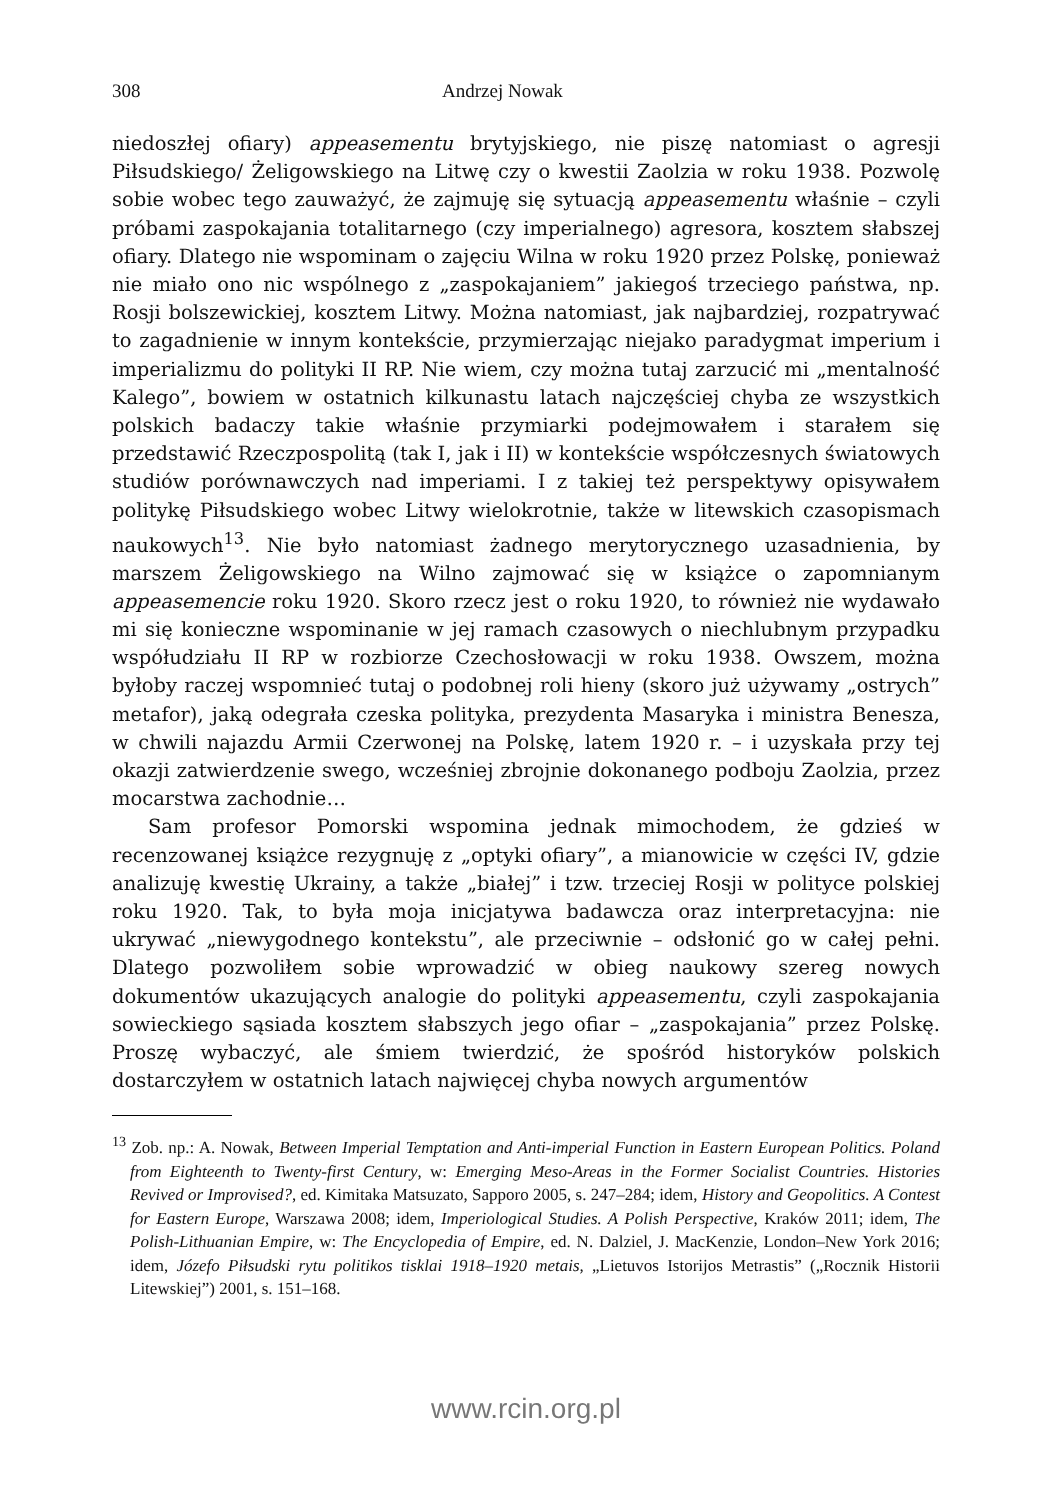308 Andrzej Nowak
niedoszłej ofiary) appeasementu brytyjskiego, nie piszę natomiast o agresji Piłsudskiego/ Żeligowskiego na Litwę czy o kwestii Zaolzia w roku 1938. Pozwolę sobie wobec tego zauważyć, że zajmuję się sytuacją appeasementu właśnie – czyli próbami zaspokajania totalitarnego (czy imperialnego) agresora, kosztem słabszej ofiary. Dlatego nie wspominam o zajęciu Wilna w roku 1920 przez Polskę, ponieważ nie miało ono nic wspólnego z „zaspokajaniem” jakiegoś trzeciego państwa, np. Rosji bolszewickiej, kosztem Litwy. Można natomiast, jak najbardziej, rozpatrywać to zagadnienie w innym kontekście, przymierzając niejako paradygmat imperium i imperializmu do polityki II RP. Nie wiem, czy można tutaj zarzucić mi „mentalność Kalego”, bowiem w ostatnich kilkunastu latach najczęściej chyba ze wszystkich polskich badaczy takie właśnie przymiarki podejmowałem i starałem się przedstawić Rzeczpospolitą (tak I, jak i II) w kontekście współczesnych światowych studiów porównawczych nad imperiami. I z takiej też perspektywy opisywałem politykę Piłsudskiego wobec Litwy wielokrotnie, także w litewskich czasopismach naukowych<sup>13</sup>. Nie było natomiast żadnego merytorycznego uzasadnienia, by marszem Żeligowskiego na Wilno zajmować się w książce o zapomnianym appeasemencie roku 1920. Skoro rzecz jest o roku 1920, to również nie wydawało mi się konieczne wspominanie w jej ramach czasowych o niechlubnym przypadku współudziału II RP w rozbiorze Czechosłowacji w roku 1938. Owszem, można byłoby raczej wspomnieć tutaj o podobnej roli hieny (skoro już używamy „ostrych” metafor), jaką odegrała czeska polityka, prezydenta Masaryka i ministra Benesza, w chwili najazdu Armii Czerwonej na Polskę, latem 1920 r. – i uzyskała przy tej okazji zatwierdzenie swego, wcześniej zbrojnie dokonanego podboju Zaolzia, przez mocarstwa zachodnie…
Sam profesor Pomorski wspomina jednak mimochodem, że gdzieś w recenzowanej książce rezygnuję z „optyki ofiary”, a mianowicie w części IV, gdzie analizuję kwestię Ukrainy, a także „białej” i tzw. trzeciej Rosji w polityce polskiej roku 1920. Tak, to była moja inicjatywa badawcza oraz interpretacyjna: nie ukrywać „niewygodnego kontekstu”, ale przeciwnie – odsłonić go w całej pełni. Dlatego pozwoliłem sobie wprowadzić w obieg naukowy szereg nowych dokumentów ukazujących analogie do polityki appeasementu, czyli zaspokajania sowieckiego sąsiada kosztem słabszych jego ofiar – „zaspokajania” przez Polskę. Proszę wybaczyć, ale śmiem twierdzić, że spośród historyków polskich dostarczyłem w ostatnich latach najwięcej chyba nowych argumentów
<sup>13</sup> Zob. np.: A. Nowak, Between Imperial Temptation and Anti-imperial Function in Eastern European Politics. Poland from Eighteenth to Twenty-first Century, w: Emerging Meso-Areas in the Former Socialist Countries. Histories Revived or Improvised?, ed. Kimitaka Matsuzato, Sapporo 2005, s. 247–284; idem, History and Geopolitics. A Contest for Eastern Europe, Warszawa 2008; idem, Imperiological Studies. A Polish Perspective, Kraków 2011; idem, The Polish-Lithuanian Empire, w: The Encyclopedia of Empire, ed. N. Dalziel, J. MacKenzie, London–New York 2016; idem, Józefo Piłsudski rytu politikos tisklai 1918–1920 metais, „Lietuvos Istorijos Metrastis” („Rocznik Historii Litewskiej”) 2001, s. 151–168.
www.rcin.org.pl